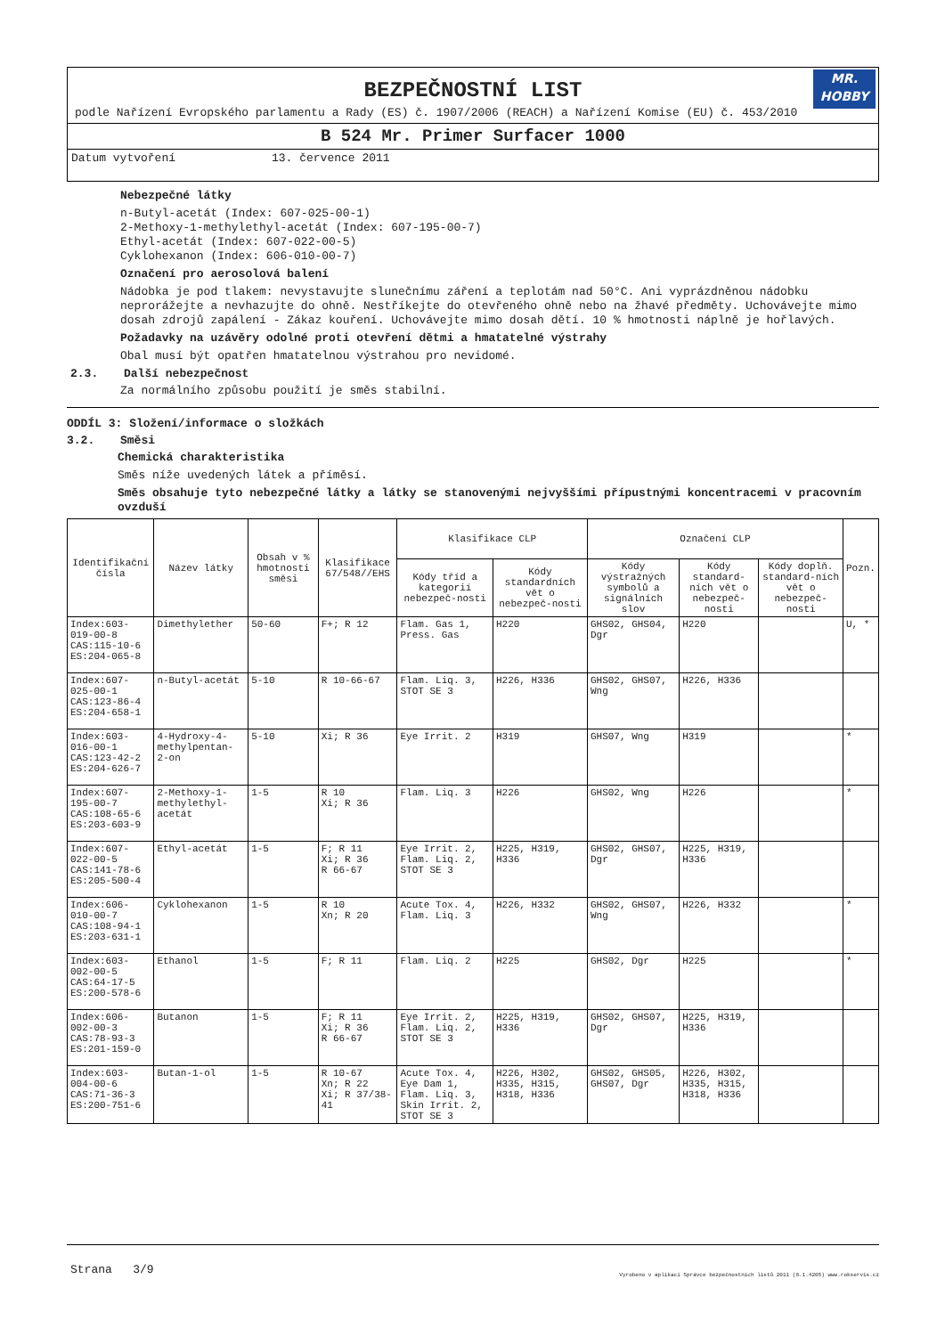BEZPEČNOSTNÍ LIST
MR.
HOBBY
podle Nařízení Evropského parlamentu a Rady (ES) č. 1907/2006 (REACH) a Nařízení Komise (EU) č. 453/2010
B 524 Mr. Primer Surfacer 1000
Datum vytvoření 13. července 2011
Nebezpečné látky
n-Butyl-acetát (Index: 607-025-00-1)
2-Methoxy-1-methylethyl-acetát (Index: 607-195-00-7)
Ethyl-acetát (Index: 607-022-00-5)
Cyklohexanon (Index: 606-010-00-7)
Označení pro aerosolová balení
Nádobka je pod tlakem: nevystavujte slunečnímu záření a teplotám nad 50°C. Ani vyprázdněnou nádobku neprorážejte a nevhazujte do ohně. Nestříkejte do otevřeného ohně nebo na žhavé předměty. Uchovávejte mimo dosah zdrojů zapálení - Zákaz kouření. Uchovávejte mimo dosah dětí. 10 % hmotnosti náplně je hořlavých.
Požadavky na uzávěry odolné proti otevření dětmi a hmatatelné výstrahy
Obal musí být opatřen hmatatelnou výstrahou pro nevidomé.
2.3. Další nebezpečnost
Za normálního způsobu použití je směs stabilní.
ODDÍL 3: Složení/informace o složkách
3.2. Směsi
Chemická charakteristika
Směs níže uvedených látek a příměsí.
Směs obsahuje tyto nebezpečné látky a látky se stanovenými nejvyššími přípustnými koncentracemi v pracovním ovzduší
| Identifikační čísla | Název látky | Obsah v % hmotnosti směsi | Klasifikace 67/548//EHS | Klasifikace CLP | | Označení CLP | | | Pozn. |
| --- | --- | --- | --- | --- | --- | --- | --- | --- | --- |
| | | | | Kódy tříd a kategorií nebezpeč-nosti | Kódy standardních vět o nebezpeč-nosti | Kódy výstražných symbolů a signálních slov | Kódy standard-ních vět o nebezpeč-nosti | Kódy doplň. standard-ních vět o nebezpeč-nosti | |
| Index:603-019-00-8 CAS:115-10-6 ES:204-065-8 | Dimethylether | 50-60 | F+; R 12 | Flam. Gas 1, Press. Gas | H220 | GHS02, GHS04, Dgr | H220 | | U, * |
| Index:607-025-00-1 CAS:123-86-4 ES:204-658-1 | n-Butyl-acetát | 5-10 | R 10-66-67 | Flam. Liq. 3, STOT SE 3 | H226, H336 | GHS02, GHS07, Wng | H226, H336 | | |
| Index:603-016-00-1 CAS:123-42-2 ES:204-626-7 | 4-Hydroxy-4-methylpentan-2-on | 5-10 | Xi; R 36 | Eye Irrit. 2 | H319 | GHS07, Wng | H319 | | * |
| Index:607-195-00-7 CAS:108-65-6 ES:203-603-9 | 2-Methoxy-1-methylethyl-acetát | 1-5 | R 10 Xi; R 36 | Flam. Liq. 3 | H226 | GHS02, Wng | H226 | | * |
| Index:607-022-00-5 CAS:141-78-6 ES:205-500-4 | Ethyl-acetát | 1-5 | F; R 11 Xi; R 36 R 66-67 | Eye Irrit. 2, Flam. Liq. 2, STOT SE 3 | H225, H319, H336 | GHS02, GHS07, Dgr | H225, H319, H336 | | |
| Index:606-010-00-7 CAS:108-94-1 ES:203-631-1 | Cyklohexanon | 1-5 | R 10 Xn; R 20 | Acute Tox. 4, Flam. Liq. 3 | H226, H332 | GHS02, GHS07, Wng | H226, H332 | | * |
| Index:603-002-00-5 CAS:64-17-5 ES:200-578-6 | Ethanol | 1-5 | F; R 11 | Flam. Liq. 2 | H225 | GHS02, Dgr | H225 | | * |
| Index:606-002-00-3 CAS:78-93-3 ES:201-159-0 | Butanon | 1-5 | F; R 11 Xi; R 36 R 66-67 | Eye Irrit. 2, Flam. Liq. 2, STOT SE 3 | H225, H319, H336 | GHS02, GHS07, Dgr | H225, H319, H336 | | |
| Index:603-004-00-6 CAS:71-36-3 ES:200-751-6 | Butan-1-ol | 1-5 | R 10-67 Xn; R 22 Xi; R 37/38-41 | Acute Tox. 4, Eye Dam 1, Flam. Liq. 3, Skin Irrit. 2, STOT SE 3 | H226, H302, H335, H315, H318, H336 | GHS02, GHS05, GHS07, Dgr | H226, H302, H335, H315, H318, H336 | | |
Strana 3/9 Vyrobeno v aplikaci Správce bezpečnostních listů 2011 (8.1.4205) www.rokservis.cz